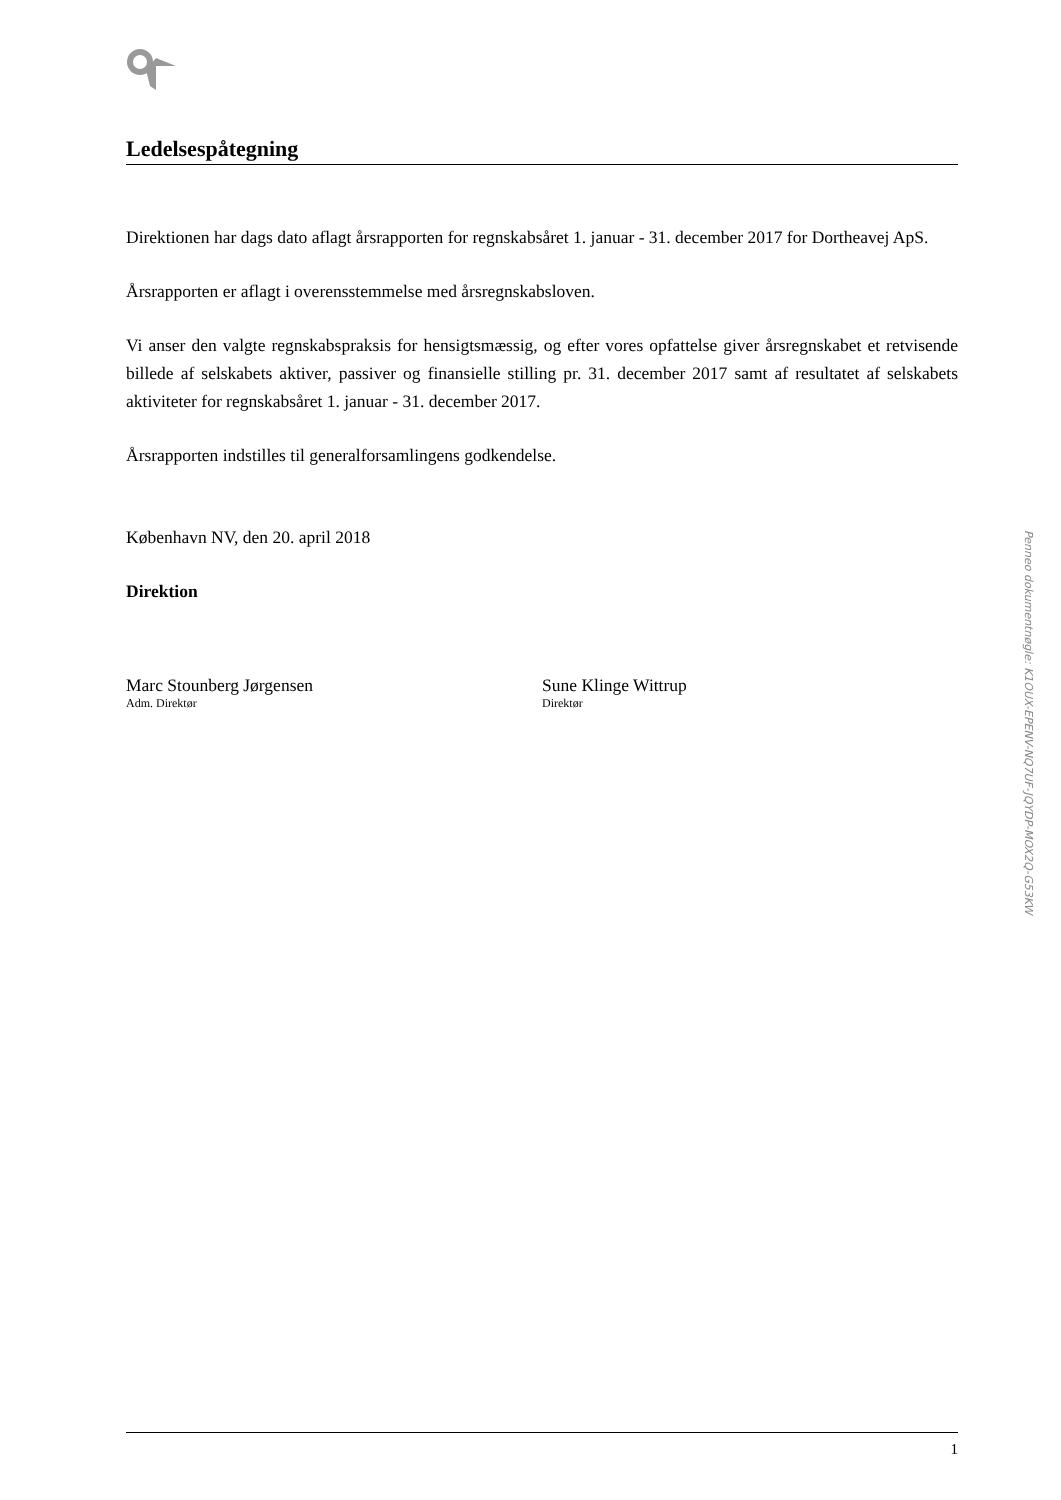Ledelsespåtegning
Direktionen har dags dato aflagt årsrapporten for regnskabsåret 1. januar - 31. december 2017 for Dortheavej ApS.
Årsrapporten er aflagt i overensstemmelse med årsregnskabsloven.
Vi anser den valgte regnskabspraksis for hensigtsmæssig, og efter vores opfattelse giver årsregnskabet et retvisende billede af selskabets aktiver, passiver og finansielle stilling pr. 31. december 2017 samt af resultatet af selskabets aktiviteter for regnskabsåret 1. januar - 31. december 2017.
Årsrapporten indstilles til generalforsamlingens godkendelse.
København NV, den 20. april 2018
Direktion
Marc Stounberg Jørgensen
Adm. Direktør
Sune Klinge Wittrup
Direktør
Penneo dokumentnøgle: K1OUX-EPENV-NQ7UF-JQYDP-MOX2Q-G53KW
1